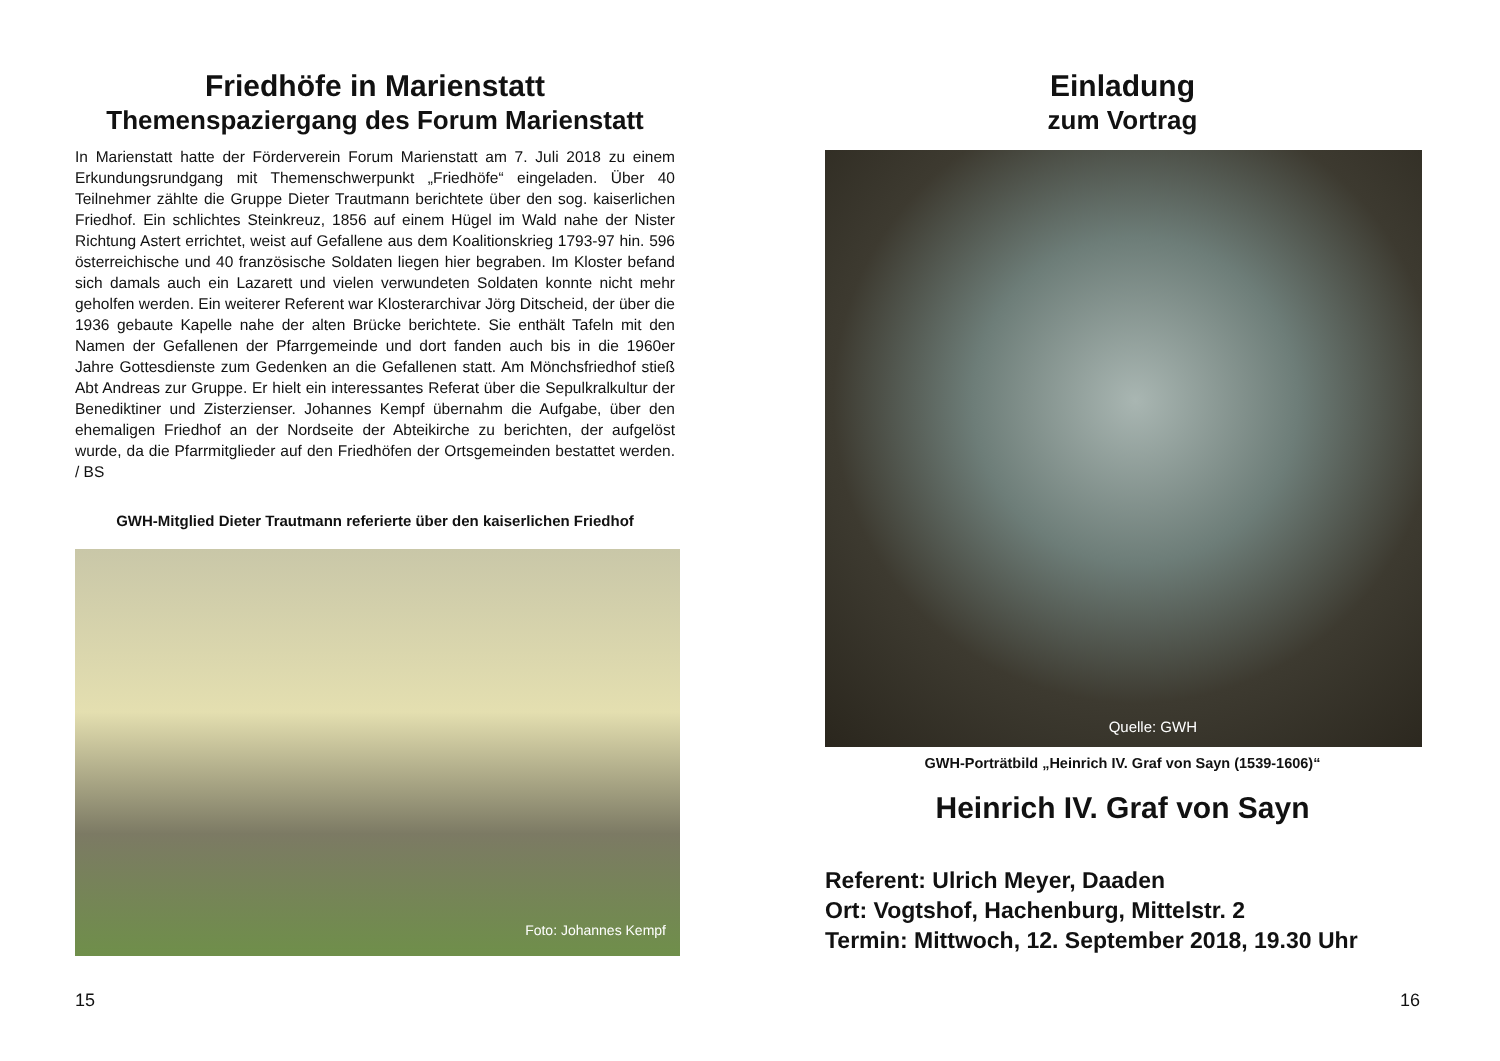Friedhöfe in Marienstatt
Themenspaziergang des Forum Marienstatt
In Marienstatt hatte der Förderverein Forum Marienstatt am 7. Juli 2018 zu einem Erkundungsrundgang mit Themenschwerpunkt „Friedhöfe“ eingeladen. Über 40 Teilnehmer zählte die Gruppe Dieter Trautmann berichtete über den sog. kaiserlichen Friedhof. Ein schlichtes Steinkreuz, 1856 auf einem Hügel im Wald nahe der Nister Richtung Astert errichtet, weist auf Gefallene aus dem Koalitionskrieg 1793-97 hin. 596 österreichische und 40 französische Soldaten liegen hier begraben. Im Kloster befand sich damals auch ein Lazarett und vielen verwundeten Soldaten konnte nicht mehr geholfen werden. Ein weiterer Referent war Klosterarchivar Jörg Ditscheid, der über die 1936 gebaute Kapelle nahe der alten Brücke berichtete. Sie enthält Tafeln mit den Namen der Gefallenen der Pfarrgemeinde und dort fanden auch bis in die 1960er Jahre Gottesdienste zum Gedenken an die Gefallenen statt. Am Mönchsfriedhof stieß Abt Andreas zur Gruppe. Er hielt ein interessantes Referat über die Sepulkralkultur der Benediktiner und Zisterzienser. Johannes Kempf übernahm die Aufgabe, über den ehemaligen Friedhof an der Nordseite der Abteikirche zu berichten, der aufgelöst wurde, da die Pfarrmitglieder auf den Friedhöfen der Ortsgemeinden bestattet werden. / BS
GWH-Mitglied Dieter Trautmann referierte über den kaiserlichen Friedhof
Foto: Johannes Kempf
15
Einladung
zum Vortrag
Quelle: GWH
GWH-Porträtbild „Heinrich IV. Graf von Sayn (1539-1606)“
Heinrich IV. Graf von Sayn
Referent: Ulrich Meyer, Daaden
Ort: Vogtshof, Hachenburg, Mittelstr. 2
Termin: Mittwoch, 12. September 2018, 19.30 Uhr
16